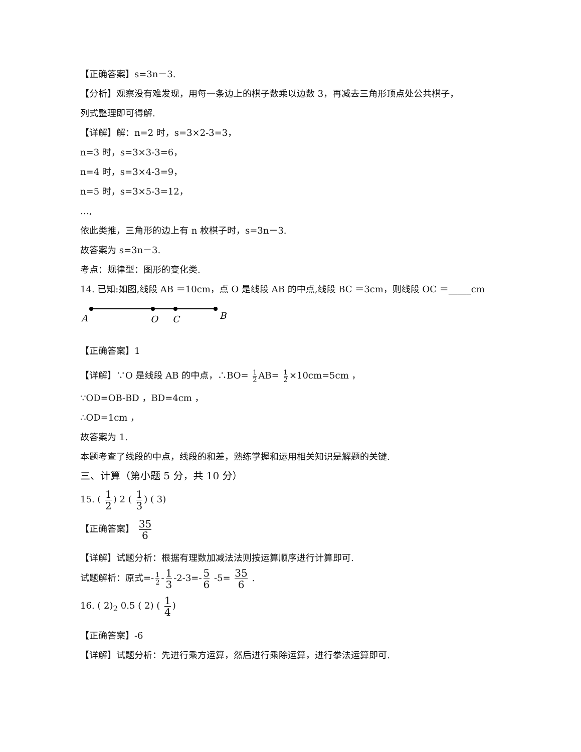【正确答案】s=3n－3.
【分析】观察没有难发现，用每一条边上的棋子数乘以边数 3，再减去三角形顶点处公共棋子，
列式整理即可得解.
【详解】解：n=2 时，s=3×2-3=3，
n=3 时，s=3×3-3=6，
n=4 时，s=3×4-3=9，
n=5 时，s=3×5-3=12，
…,
依此类推，三角形的边上有 n 枚棋子时，s=3n－3.
故答案为 s=3n－3.
考点：规律型：图形的变化类.
14. 已知:如图,线段 AB ＝10cm，点 O 是线段 AB 的中点,线段 BC ＝3cm，则线段 OC ＝_____cm
A
O
C
B
【正确答案】1
【详解】∵O 是线段 AB 的中点，∴BO= 1 2 AB= 1 2 ×10cm=5cm ，
∵OD=OB-BD ，BD=4cm ，
∴OD=1cm ，
故答案为 1.
本题考查了线段的中点，线段的和差，熟练掌握和运用相关知识是解题的关键.
三、计算（第小题 5 分，共 10 分）
15. ( 1 2) 2 ( 1 3) ( 3)
【正确答案】 35 6
【详解】试题分析：根据有理数加减法法则按运算顺序进行计算即可.
试题解析：原式=- 1 2 - 1 3 -2-3=- 5 6 -5= 35 6 .
16. ( 2)<sub>2</sub> 0.5 ( 2) ( 1 4)
【正确答案】-6
【详解】试题分析：先进行乘方运算，然后进行乘除运算，进行拳法运算即可.